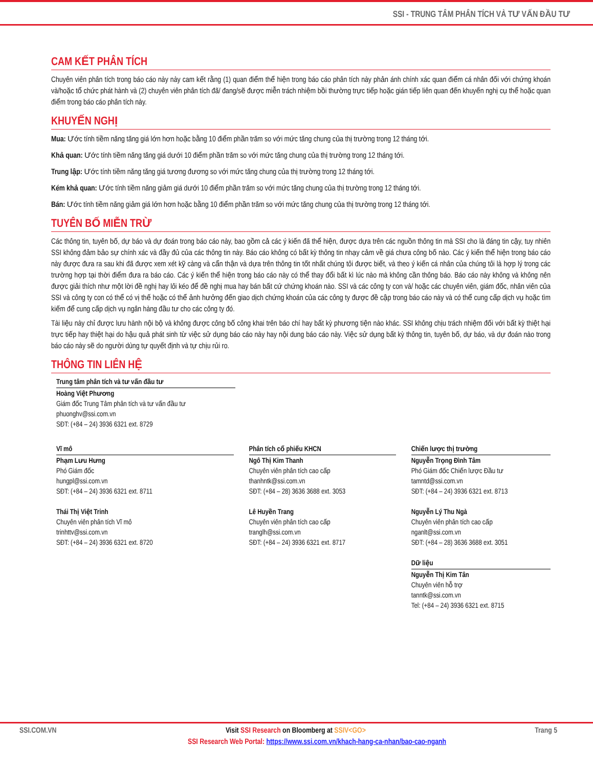SSI - TRUNG TÂM PHÂN TÍCH VÀ TƯ VẤN ĐẦU TƯ
CAM KẾT PHÂN TÍCH
Chuyên viên phân tích trong báo cáo này này cam kết rằng (1) quan điểm thể hiện trong báo cáo phân tích này phản ánh chính xác quan điểm cá nhân đối với chứng khoán và/hoặc tổ chức phát hành và (2) chuyên viên phân tích đã/ đang/sẽ được miễn trách nhiệm bồi thường trực tiếp hoặc gián tiếp liên quan đến khuyến nghị cụ thể hoặc quan điểm trong báo cáo phân tích này.
KHUYẾN NGHỊ
Mua: Ước tính tiềm năng tăng giá lớn hơn hoặc bằng 10 điểm phần trăm so với mức tăng chung của thị trường trong 12 tháng tới.
Khả quan: Ước tính tiềm năng tăng giá dưới 10 điểm phần trăm so với mức tăng chung của thị trường trong 12 tháng tới.
Trung lập: Ước tính tiềm năng tăng giá tương đương so với mức tăng chung của thị trường trong 12 tháng tới.
Kém khả quan: Ước tính tiềm năng giảm giá dưới 10 điểm phần trăm so với mức tăng chung của thị trường trong 12 tháng tới.
Bán: Ước tính tiềm năng giảm giá lớn hơn hoặc bằng 10 điểm phần trăm so với mức tăng chung của thị trường trong 12 tháng tới.
TUYÊN BỐ MIỄN TRỪ
Các thông tin, tuyên bố, dự báo và dự đoán trong báo cáo này, bao gồm cả các ý kiến đã thể hiện, được dựa trên các nguồn thông tin mà SSI cho là đáng tin cậy, tuy nhiên SSI không đảm bảo sự chính xác và đầy đủ của các thông tin này. Báo cáo không có bất kỳ thông tin nhạy cảm về giá chưa công bố nào. Các ý kiến thể hiện trong báo cáo này được đưa ra sau khi đã được xem xét kỹ càng và cẩn thận và dựa trên thông tin tốt nhất chúng tôi được biết, và theo ý kiến cá nhân của chúng tôi là hợp lý trong các trường hợp tại thời điểm đưa ra báo cáo. Các ý kiến thể hiện trong báo cáo này có thể thay đổi bất kì lúc nào mà không cần thông báo. Báo cáo này không và không nên được giải thích như một lời đề nghị hay lôi kéo để đề nghị mua hay bán bất cứ chứng khoán nào. SSI và các công ty con và/ hoặc các chuyên viên, giám đốc, nhân viên của SSI và công ty con có thể có vị thế hoặc có thể ảnh hưởng đến giao dịch chứng khoán của các công ty được đề cập trong báo cáo này và có thể cung cấp dịch vụ hoặc tìm kiếm để cung cấp dịch vụ ngân hàng đầu tư cho các công ty đó.
Tài liệu này chỉ được lưu hành nội bộ và không được công bố công khai trên báo chí hay bất kỳ phương tiện nào khác. SSI không chịu trách nhiệm đối với bất kỳ thiệt hại trực tiếp hay thiệt hại do hậu quả phát sinh từ việc sử dụng báo cáo này hay nội dung báo cáo này. Việc sử dụng bất kỳ thông tin, tuyên bố, dự báo, và dự đoán nào trong báo cáo này sẽ do người dùng tự quyết định và tự chịu rủi ro.
THÔNG TIN LIÊN HỆ
Trung tâm phân tích và tư vấn đầu tư
Hoàng Việt Phương
Giám đốc Trung Tâm phân tích và tư vấn đầu tư
phuonghv@ssi.com.vn
SĐT: (+84 – 24) 3936 6321 ext. 8729
Vĩ mô
Phạm Lưu Hưng
Phó Giám đốc
hungpl@ssi.com.vn
SĐT: (+84 – 24) 3936 6321 ext. 8711
Thái Thị Việt Trinh
Chuyên viên phân tích Vĩ mô
trinhttv@ssi.com.vn
SĐT: (+84 – 24) 3936 6321 ext. 8720
Phân tích cổ phiếu KHCN
Ngô Thị Kim Thanh
Chuyên viên phân tích cao cấp
thanhntk@ssi.com.vn
SĐT: (+84 – 28) 3636 3688 ext. 3053
Lê Huyền Trang
Chuyên viên phân tích cao cấp
tranglh@ssi.com.vn
SĐT: (+84 – 24) 3936 6321 ext. 8717
Chiến lược thị trường
Nguyễn Trọng Đình Tâm
Phó Giám đốc Chiến lược Đầu tư
tamntd@ssi.com.vn
SĐT: (+84 – 24) 3936 6321 ext. 8713
Nguyễn Lý Thu Ngà
Chuyên viên phân tích cao cấp
nganlt@ssi.com.vn
SĐT: (+84 – 28) 3636 3688 ext. 3051
Dữ liệu
Nguyễn Thị Kim Tân
Chuyên viên hỗ trợ
tanntk@ssi.com.vn
Tel: (+84 – 24) 3936 6321 ext. 8715
SSI.COM.VN Visit SSI Research on Bloomberg at SSIV<GO> Trang 5
SSI Research Web Portal: https://www.ssi.com.vn/khach-hang-ca-nhan/bao-cao-nganh